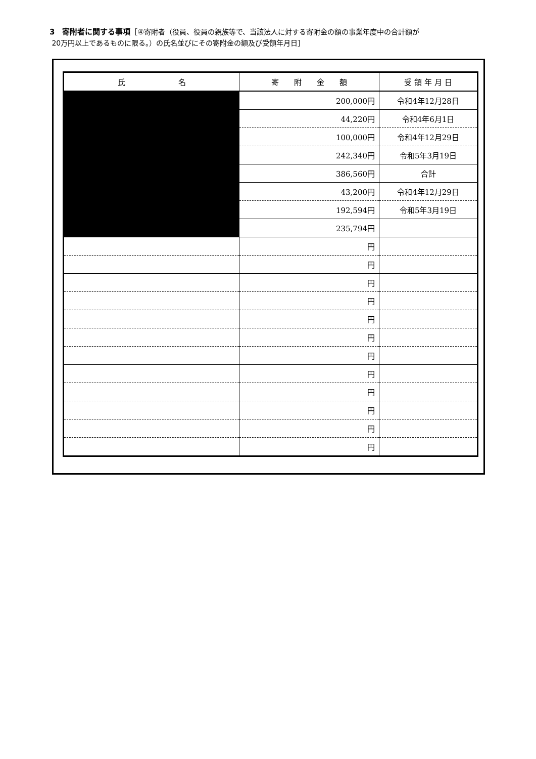3　寄附者に関する事項［④寄附者（役員、役員の親族等で、当該法人に対する寄附金の額の事業年度中の合計額が
20万円以上であるものに限る。）の氏名並びにその寄附金の額及び受領年月日］
| 氏 名 | 寄 附 金 額 | 受 領 年 月 日 |
| --- | --- | --- |
| | 200,000円 | 令和4年12月28日 |
| | 44,220円 | 令和4年6月1日 |
| | 100,000円 | 令和4年12月29日 |
| | 242,340円 | 令和5年3月19日 |
| | 386,560円 | 合計 |
| | 43,200円 | 令和4年12月29日 |
| | 192,594円 | 令和5年3月19日 |
| | 235,794円 | |
| | 円 | |
| | 円 | |
| | 円 | |
| | 円 | |
| | 円 | |
| | 円 | |
| | 円 | |
| | 円 | |
| | 円 | |
| | 円 | |
| | 円 | |
| | 円 | |